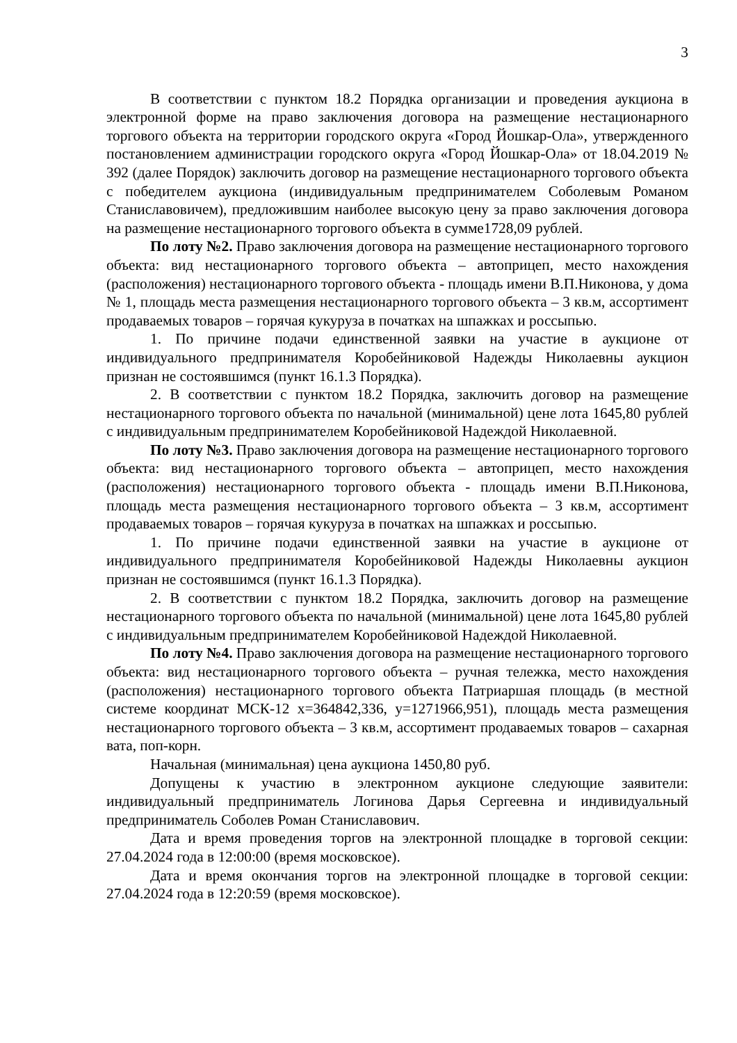3
В соответствии с пунктом 18.2 Порядка организации и проведения аукциона в электронной форме на право заключения договора на размещение нестационарного торгового объекта на территории городского округа «Город Йошкар-Ола», утвержденного постановлением администрации городского округа «Город Йошкар-Ола» от 18.04.2019 № 392 (далее Порядок) заключить договор на размещение нестационарного торгового объекта с победителем аукциона (индивидуальным предпринимателем Соболевым Романом Станиславовичем), предложившим наиболее высокую цену за право заключения договора на размещение нестационарного торгового объекта в сумме1728,09 рублей.
По лоту №2. Право заключения договора на размещение нестационарного торгового объекта: вид нестационарного торгового объекта – автоприцеп, место нахождения (расположения) нестационарного торгового объекта - площадь имени В.П.Никонова, у дома № 1, площадь места размещения нестационарного торгового объекта – 3 кв.м, ассортимент продаваемых товаров – горячая кукуруза в початках на шпажках и россыпью.
1. По причине подачи единственной заявки на участие в аукционе от индивидуального предпринимателя Коробейниковой Надежды Николаевны аукцион признан не состоявшимся (пункт 16.1.3 Порядка).
2. В соответствии с пунктом 18.2 Порядка, заключить договор на размещение нестационарного торгового объекта по начальной (минимальной) цене лота 1645,80 рублей с индивидуальным предпринимателем Коробейниковой Надеждой Николаевной.
По лоту №3. Право заключения договора на размещение нестационарного торгового объекта: вид нестационарного торгового объекта – автоприцеп, место нахождения (расположения) нестационарного торгового объекта - площадь имени В.П.Никонова, площадь места размещения нестационарного торгового объекта – 3 кв.м, ассортимент продаваемых товаров – горячая кукуруза в початках на шпажках и россыпью.
1. По причине подачи единственной заявки на участие в аукционе от индивидуального предпринимателя Коробейниковой Надежды Николаевны аукцион признан не состоявшимся (пункт 16.1.3 Порядка).
2. В соответствии с пунктом 18.2 Порядка, заключить договор на размещение нестационарного торгового объекта по начальной (минимальной) цене лота 1645,80 рублей с индивидуальным предпринимателем Коробейниковой Надеждой Николаевной.
По лоту №4. Право заключения договора на размещение нестационарного торгового объекта: вид нестационарного торгового объекта – ручная тележка, место нахождения (расположения) нестационарного торгового объекта Патриаршая площадь (в местной системе координат МСК-12 x=364842,336, y=1271966,951), площадь места размещения нестационарного торгового объекта – 3 кв.м, ассортимент продаваемых товаров – сахарная вата, поп-корн.
Начальная (минимальная) цена аукциона 1450,80 руб.
Допущены к участию в электронном аукционе следующие заявители: индивидуальный предприниматель Логинова Дарья Сергеевна и индивидуальный предприниматель Соболев Роман Станиславович.
Дата и время проведения торгов на электронной площадке в торговой секции: 27.04.2024 года в 12:00:00 (время московское).
Дата и время окончания торгов на электронной площадке в торговой секции: 27.04.2024 года в 12:20:59 (время московское).